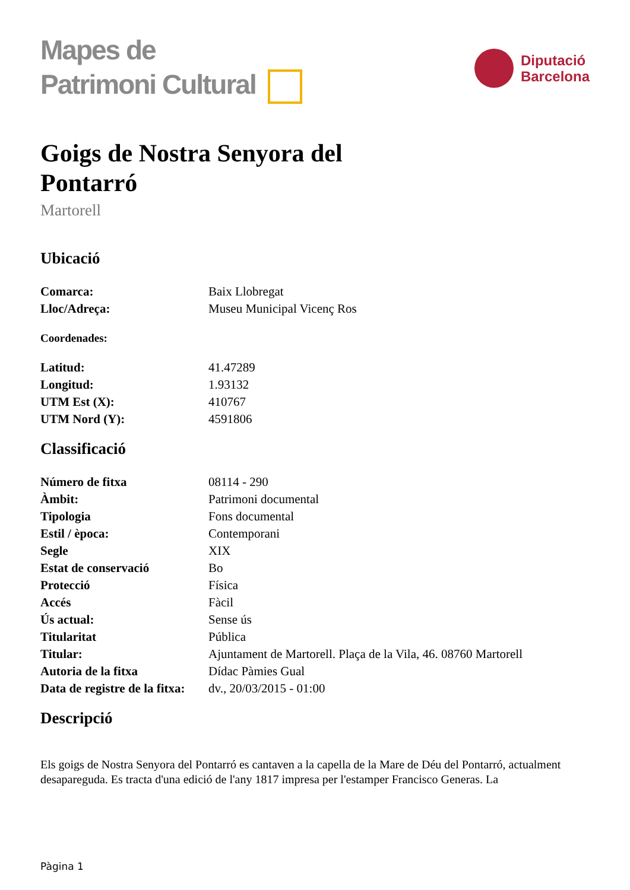Mapes de
Patrimoni Cultural
Diputació
Barcelona
Goigs de Nostra Senyora del
Pontarró
Martorell
Ubicació
| Comarca: | Baix Llobregat |
| Lloc/Adreça: | Museu Municipal Vicenç Ros |
Coordenades:
| Latitud: | 41.47289 |
| Longitud: | 1.93132 |
| UTM Est (X): | 410767 |
| UTM Nord (Y): | 4591806 |
Classificació
| Número de fitxa | 08114 - 290 |
| Àmbit: | Patrimoni documental |
| Tipologia | Fons documental |
| Estil / època: | Contemporani |
| Segle | XIX |
| Estat de conservació | Bo |
| Protecció | Física |
| Accés | Fàcil |
| Ús actual: | Sense ús |
| Titularitat | Pública |
| Titular: | Ajuntament de Martorell. Plaça de la Vila, 46. 08760 Martorell |
| Autoria de la fitxa | Dídac Pàmies Gual |
| Data de registre de la fitxa: | dv., 20/03/2015 - 01:00 |
Descripció
Els goigs de Nostra Senyora del Pontarró es cantaven a la capella de la Mare de Déu del Pontarró, actualment desapareguda. Es tracta d'una edició de l'any 1817 impresa per l'estamper Francisco Generas. La
Pàgina 1